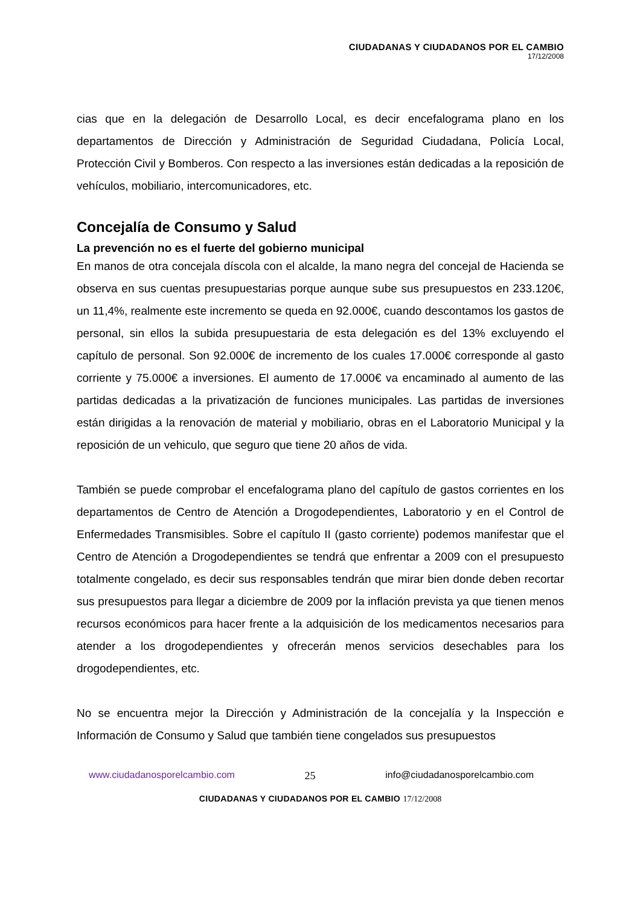CIUDADANAS Y CIUDADANOS POR EL CAMBIO
17/12/2008
cias que en la delegación de Desarrollo Local, es decir encefalograma plano en los departamentos de Dirección y Administración de Seguridad Ciudadana, Policía Local, Protección Civil y Bomberos. Con respecto a las inversiones están dedicadas a la reposición de vehículos, mobiliario, intercomunicadores, etc.
Concejalía de Consumo y Salud
La prevención no es el fuerte del gobierno municipal
En manos de otra concejala díscola con el alcalde, la mano negra del concejal de Hacienda se observa en sus cuentas presupuestarias porque aunque sube sus presupuestos en 233.120€, un 11,4%, realmente este incremento se queda en 92.000€, cuando descontamos los gastos de personal, sin ellos la subida presupuestaria de esta delegación es del 13% excluyendo el capítulo de personal. Son 92.000€ de incremento de los cuales 17.000€ corresponde al gasto corriente y 75.000€ a inversiones. El aumento de 17.000€ va encaminado al aumento de las partidas dedicadas a la privatización de funciones municipales. Las partidas de inversiones están dirigidas a la renovación de material y mobiliario, obras en el Laboratorio Municipal y la reposición de un vehiculo, que seguro que tiene 20 años de vida.
También se puede comprobar el encefalograma plano del capítulo de gastos corrientes en los departamentos de Centro de Atención a Drogodependientes, Laboratorio y en el Control de Enfermedades Transmisibles. Sobre el capítulo II (gasto corriente) podemos manifestar que el Centro de Atención a Drogodependientes se tendrá que enfrentar a 2009 con el presupuesto totalmente congelado, es decir sus responsables tendrán que mirar bien donde deben recortar sus presupuestos para llegar a diciembre de 2009 por la inflación prevista ya que tienen menos recursos económicos para hacer frente a la adquisición de los medicamentos necesarios para atender a los drogodependientes y ofrecerán menos servicios desechables para los drogodependientes, etc.
No se encuentra mejor la Dirección y Administración de la concejalía y la Inspección e Información de Consumo y Salud que también tiene congelados sus presupuestos
www.ciudadanosporelcambio.com 25 info@ciudadanosporelcambio.com
CIUDADANAS Y CIUDADANOS POR EL CAMBIO 17/12/2008